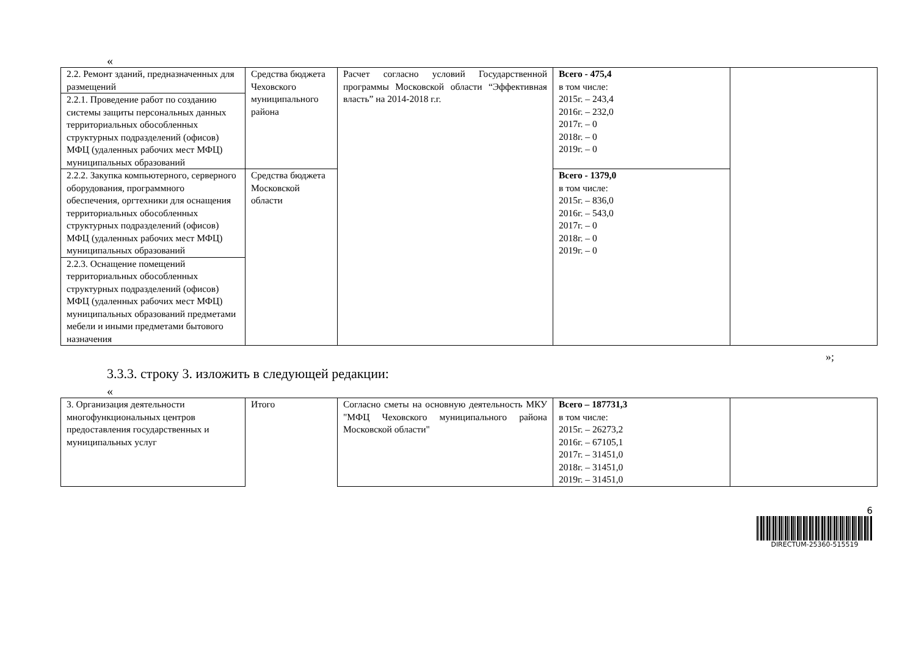«
| 2.2. Ремонт зданий, предназначенных для размещений | Средства бюджета Чеховского муниципального района | Расчет согласно условий Государственной программы Московской области “Эффективная власть” на 2014-2018 г.г. | Всего - 475,4 в том числе: 2015г. – 243,4 2016г. – 232,0 2017г. – 0 2018г. – 0 2019г. – 0 | |
| 2.2.1. Проведение работ по созданию системы защиты персональных данных территориальных обособленных структурных подразделений (офисов) МФЦ (удаленных рабочих мест МФЦ) муниципальных образований | | | | |
| 2.2.2. Закупка компьютерного, серверного оборудования, программного обеспечения, оргтехники для оснащения территориальных обособленных структурных подразделений (офисов) МФЦ (удаленных рабочих мест МФЦ) муниципальных образований | | | | |
| | Средства бюджета Московской области | | Всего - 1379,0 в том числе: 2015г. – 836,0 2016г. – 543,0 2017г. – 0 2018г. – 0 2019г. – 0 | |
| 2.2.3. Оснащение помещений территориальных обособленных структурных подразделений (офисов) МФЦ (удаленных рабочих мест МФЦ) муниципальных образований предметами мебели и иными предметами бытового назначения | | | | |
»;
3.3.3. строку 3. изложить в следующей редакции:
«
| 3. Организация деятельности многофункциональных центров предоставления государственных и муниципальных услуг | Итого | Согласно сметы на основную деятельность МКУ "МФЦ Чеховского муниципального района Московской области" | Всего – 187731,3 в том числе: 2015г. – 26273,2 2016г. – 67105,1 2017г. – 31451,0 2018г. – 31451,0 2019г. – 31451,0 | |
6
DIRECTUM-25360-515519